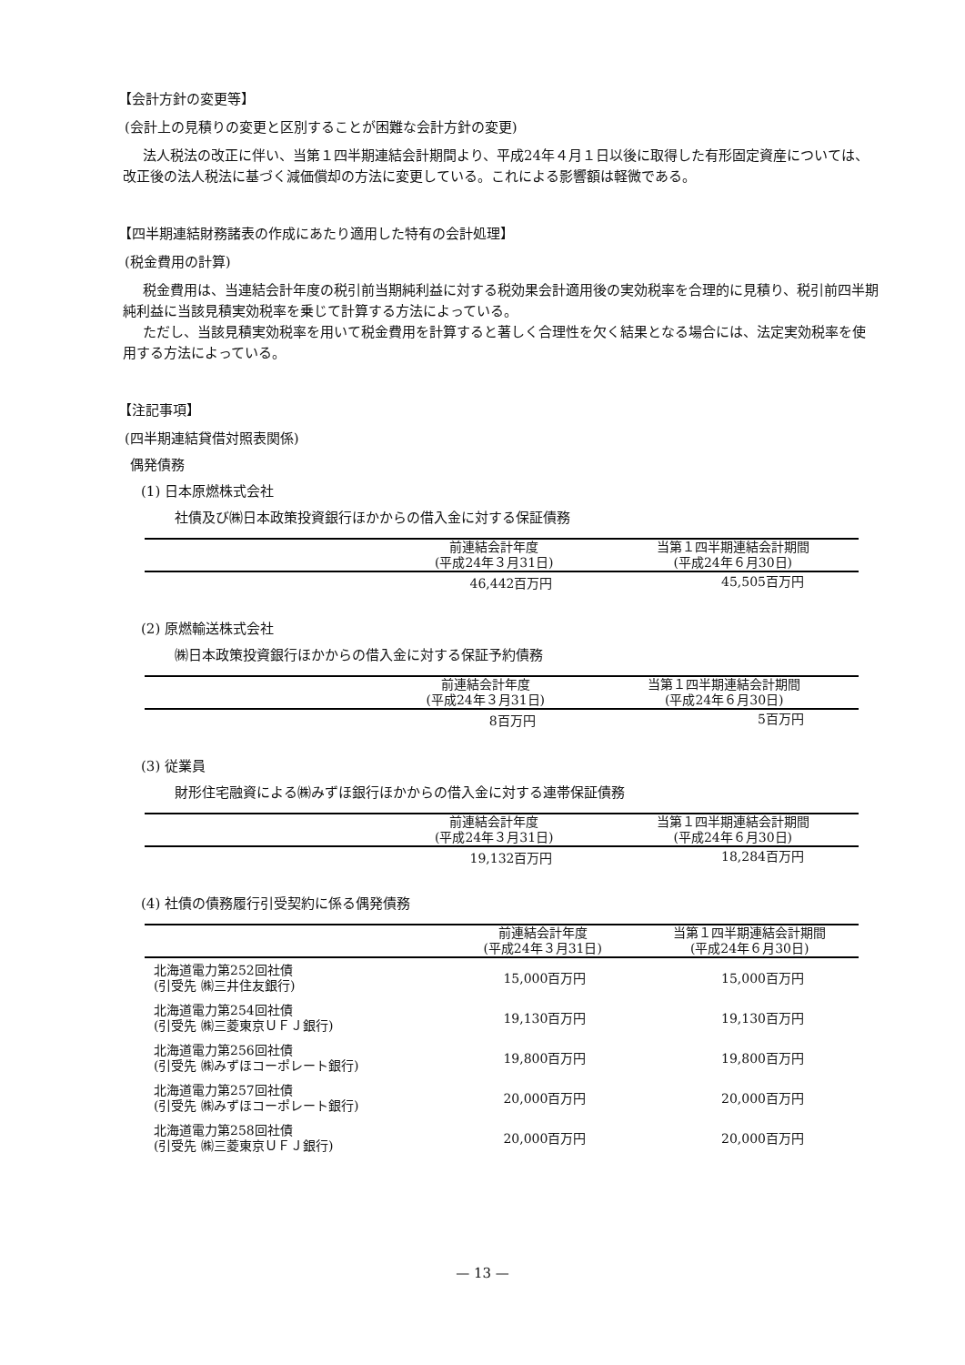【会計方針の変更等】
(会計上の見積りの変更と区別することが困難な会計方針の変更)
法人税法の改正に伴い、当第１四半期連結会計期間より、平成24年４月１日以後に取得した有形固定資産については、改正後の法人税法に基づく減価償却の方法に変更している。これによる影響額は軽微である。
【四半期連結財務諸表の作成にあたり適用した特有の会計処理】
(税金費用の計算)
税金費用は、当連結会計年度の税引前当期純利益に対する税効果会計適用後の実効税率を合理的に見積り、税引前四半期純利益に当該見積実効税率を乗じて計算する方法によっている。
ただし、当該見積実効税率を用いて税金費用を計算すると著しく合理性を欠く結果となる場合には、法定実効税率を使用する方法によっている。
【注記事項】
(四半期連結貸借対照表関係)
偶発債務
(1) 日本原燃株式会社
社債及び㈱日本政策投資銀行ほかからの借入金に対する保証債務
| | 前連結会計年度 (平成24年３月31日) | 当第１四半期連結会計期間 (平成24年６月30日) |
| --- | --- | --- |
| | 46,442百万円 | 45,505百万円 |
(2) 原燃輸送株式会社
㈱日本政策投資銀行ほかからの借入金に対する保証予約債務
| | 前連結会計年度 (平成24年３月31日) | 当第１四半期連結会計期間 (平成24年６月30日) |
| --- | --- | --- |
| | 8百万円 | 5百万円 |
(3) 従業員
財形住宅融資による㈱みずほ銀行ほかからの借入金に対する連帯保証債務
| | 前連結会計年度 (平成24年３月31日) | 当第１四半期連結会計期間 (平成24年６月30日) |
| --- | --- | --- |
| | 19,132百万円 | 18,284百万円 |
(4) 社債の債務履行引受契約に係る偶発債務
| | 前連結会計年度 (平成24年３月31日) | 当第１四半期連結会計期間 (平成24年６月30日) |
| --- | --- | --- |
| 北海道電力第252回社債 (引受先 ㈱三井住友銀行) | 15,000百万円 | 15,000百万円 |
| 北海道電力第254回社債 (引受先 ㈱三菱東京ＵＦＪ銀行) | 19,130百万円 | 19,130百万円 |
| 北海道電力第256回社債 (引受先 ㈱みずほコーポレート銀行) | 19,800百万円 | 19,800百万円 |
| 北海道電力第257回社債 (引受先 ㈱みずほコーポレート銀行) | 20,000百万円 | 20,000百万円 |
| 北海道電力第258回社債 (引受先 ㈱三菱東京ＵＦＪ銀行) | 20,000百万円 | 20,000百万円 |
— 13 —